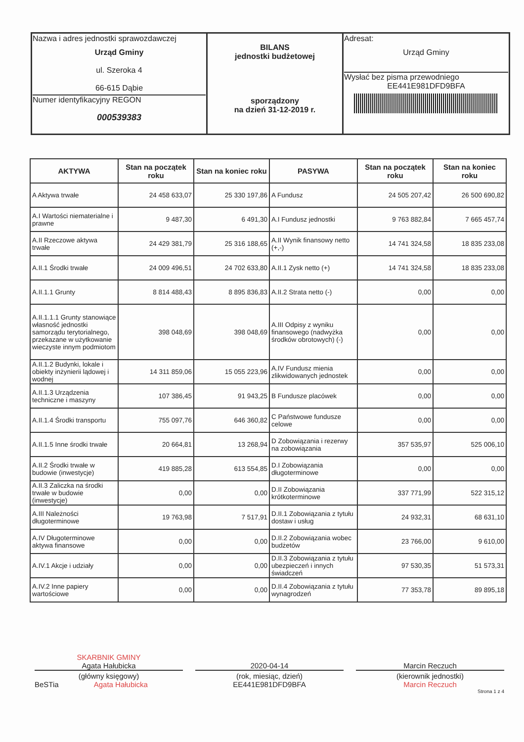| Nazwa i adres jednostki sprawozdawczej Urząd Gminy ul. Szeroka 4 66-615 Dąbie Numer identyfikacyjny REGON 000539383 | BILANS jednostki budżetowej sporządzony na dzień 31-12-2019 r. | Adresat: Urząd Gminy Wysłać bez pisma przewodniego EE441E981DFD9BFA |
| AKTYWA | Stan na początek roku | Stan na koniec roku | PASYWA | Stan na początek roku | Stan na koniec roku |
| --- | --- | --- | --- | --- | --- |
| A Aktywa trwałe | 24 458 633,07 | 25 330 197,86 | A Fundusz | 24 505 207,42 | 26 500 690,82 |
| A.I Wartości niematerialne i prawne | 9 487,30 | 6 491,30 | A.I Fundusz jednostki | 9 763 882,84 | 7 665 457,74 |
| A.II Rzeczowe aktywa trwałe | 24 429 381,79 | 25 316 188,65 | A.II Wynik finansowy netto (+,-) | 14 741 324,58 | 18 835 233,08 |
| A.II.1 Środki trwałe | 24 009 496,51 | 24 702 633,80 | A.II.1 Zysk netto (+) | 14 741 324,58 | 18 835 233,08 |
| A.II.1.1 Grunty | 8 814 488,43 | 8 895 836,83 | A.II.2 Strata netto (-) | 0,00 | 0,00 |
| A.II.1.1.1 Grunty stanowiące własność jednostki samorządu terytorialnego, przekazane w użytkowanie wieczyste innym podmiotom | 398 048,69 | 398 048,69 | A.III Odpisy z wyniku finansowego (nadwyżka środków obrotowych) (-) | 0,00 | 0,00 |
| A.II.1.2 Budynki, lokale i obiekty inżynierii lądowej i wodnej | 14 311 859,06 | 15 055 223,96 | A.IV Fundusz mienia zlikwidowanych jednostek | 0,00 | 0,00 |
| A.II.1.3 Urządzenia techniczne i maszyny | 107 386,45 | 91 943,25 | B Fundusze placówek | 0,00 | 0,00 |
| A.II.1.4 Środki transportu | 755 097,76 | 646 360,82 | C Państwowe fundusze celowe | 0,00 | 0,00 |
| A.II.1.5 Inne środki trwałe | 20 664,81 | 13 268,94 | D Zobowiązania i rezerwy na zobowiązania | 357 535,97 | 525 006,10 |
| A.II.2 Środki trwałe w budowie (inwestycje) | 419 885,28 | 613 554,85 | D.I Zobowiązania długoterminowe | 0,00 | 0,00 |
| A.II.3 Zaliczka na środki trwałe w budowie (inwestycje) | 0,00 | 0,00 | D.II Zobowiązania krótkoterminowe | 337 771,99 | 522 315,12 |
| A.III Należności długoterminowe | 19 763,98 | 7 517,91 | D.II.1 Zobowiązania z tytułu dostaw i usług | 24 932,31 | 68 631,10 |
| A.IV Długoterminowe aktywa finansowe | 0,00 | 0,00 | D.II.2 Zobowiązania wobec budżetów | 23 766,00 | 9 610,00 |
| A.IV.1 Akcje i udziały | 0,00 | 0,00 | D.II.3 Zobowiązania z tytułu ubezpieczeń i innych świadczeń | 97 530,35 | 51 573,31 |
| A.IV.2 Inne papiery wartościowe | 0,00 | 0,00 | D.II.4 Zobowiązania z tytułu wynagrodzeń | 77 353,78 | 89 895,18 |
SKARBNIK GMINY
Agata Hałubicka
(główny księgowy)
BeSTia Agata Hałubicka
2020-04-14
(rok, miesiąc, dzień)
EE441E981DFD9BFA
Marcin Reczuch
(kierownik jednostki)
Marcin Reczuch
Strona 1 z 4